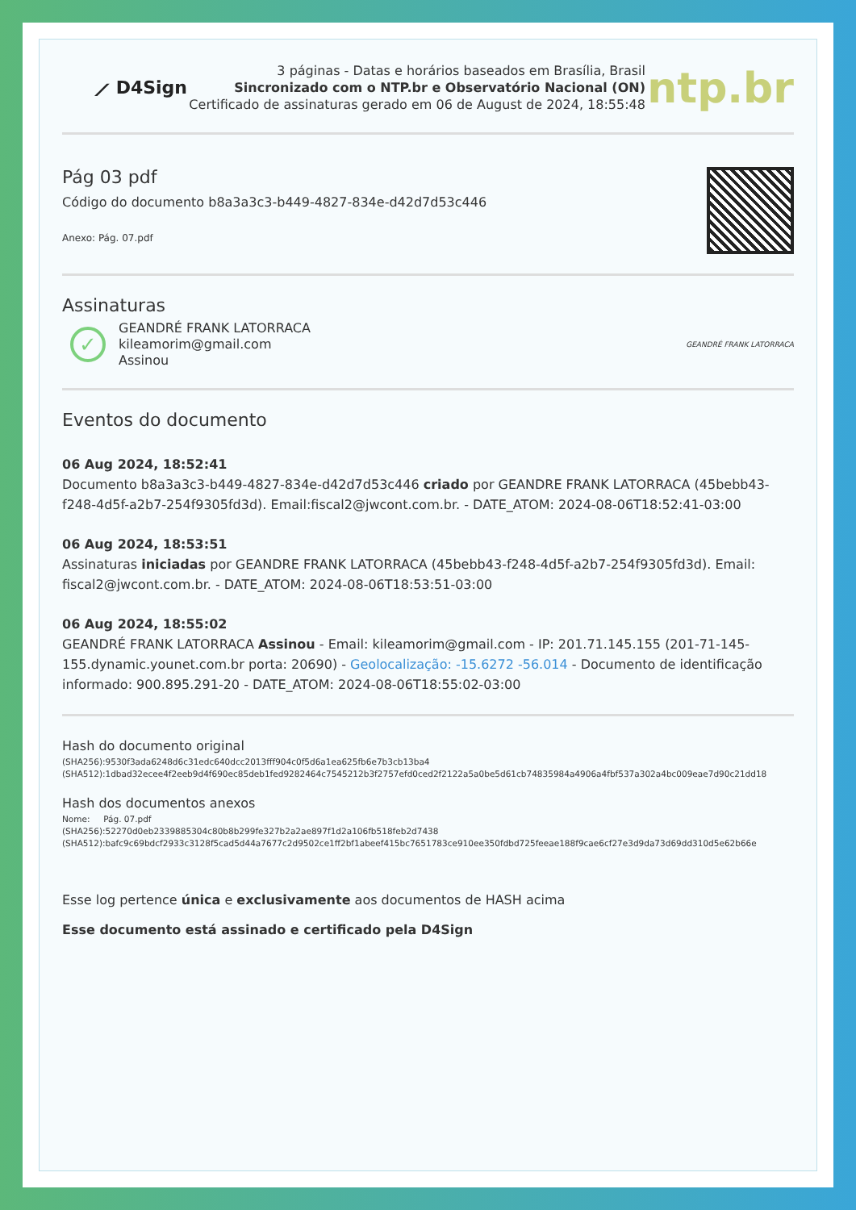⟋ D4Sign
3 páginas - Datas e horários baseados em Brasília, Brasil
Sincronizado com o NTP.br e Observatório Nacional (ON)
Certificado de assinaturas gerado em 06 de August de 2024, 18:55:48
ntp.br
Pág 03 pdf
Código do documento b8a3a3c3-b449-4827-834e-d42d7d53c446
Anexo: Pág. 07.pdf
Assinaturas
✓
GEANDRÉ FRANK LATORRACA
kileamorim@gmail.com
Assinou
GEANDRÉ FRANK LATORRACA
Eventos do documento
06 Aug 2024, 18:52:41
Documento b8a3a3c3-b449-4827-834e-d42d7d53c446 criado por GEANDRE FRANK LATORRACA (45bebb43-f248-4d5f-a2b7-254f9305fd3d). Email:fiscal2@jwcont.com.br. - DATE_ATOM: 2024-08-06T18:52:41-03:00
06 Aug 2024, 18:53:51
Assinaturas iniciadas por GEANDRE FRANK LATORRACA (45bebb43-f248-4d5f-a2b7-254f9305fd3d). Email: fiscal2@jwcont.com.br. - DATE_ATOM: 2024-08-06T18:53:51-03:00
06 Aug 2024, 18:55:02
GEANDRÉ FRANK LATORRACA Assinou - Email: kileamorim@gmail.com - IP: 201.71.145.155 (201-71-145-155.dynamic.younet.com.br porta: 20690) - Geolocalização: -15.6272 -56.014 - Documento de identificação informado: 900.895.291-20 - DATE_ATOM: 2024-08-06T18:55:02-03:00
Hash do documento original
(SHA256):9530f3ada6248d6c31edc640dcc2013fff904c0f5d6a1ea625fb6e7b3cb13ba4
(SHA512):1dbad32ecee4f2eeb9d4f690ec85deb1fed9282464c7545212b3f2757efd0ced2f2122a5a0be5d61cb74835984a4906a4fbf537a302a4bc009eae7d90c21dd18
Hash dos documentos anexos
Nome: Pág. 07.pdf
(SHA256):52270d0eb2339885304c80b8b299fe327b2a2ae897f1d2a106fb518feb2d7438
(SHA512):bafc9c69bdcf2933c3128f5cad5d44a7677c2d9502ce1ff2bf1abeef415bc7651783ce910ee350fdbd725feeae188f9cae6cf27e3d9da73d69dd310d5e62b66e
Esse log pertence única e exclusivamente aos documentos de HASH acima
Esse documento está assinado e certificado pela D4Sign